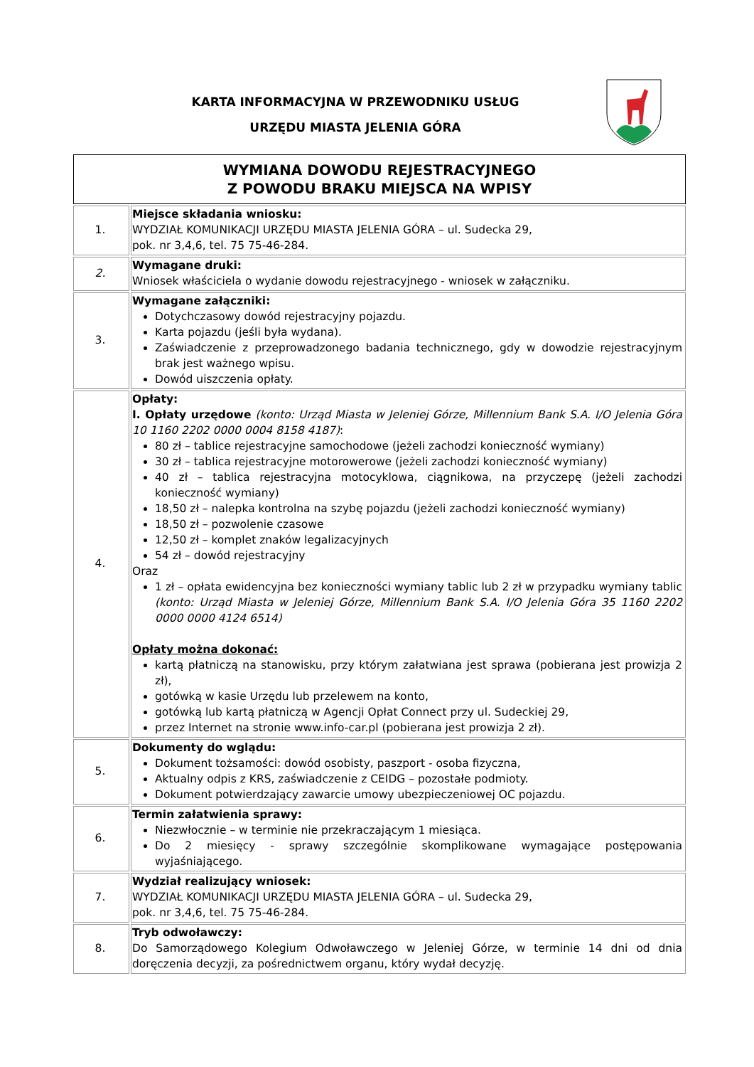KARTA INFORMACYJNA W PRZEWODNIKU USŁUG
URZĘDU MIASTA JELENIA GÓRA
| WYMIANA DOWODU REJESTRACYJNEGO Z POWODU BRAKU MIEJSCA NA WPISY | |
| 1. | Miejsce składania wniosku: WYDZIAŁ KOMUNIKACJI URZĘDU MIASTA JELENIA GÓRA – ul. Sudecka 29, pok. nr 3,4,6, tel. 75 75-46-284. |
| 2. | Wymagane druki: Wniosek właściciela o wydanie dowodu rejestracyjnego - wniosek w załączniku. |
| 3. | Wymagane załączniki: Dotychczasowy dowód rejestracyjny pojazdu. Karta pojazdu (jeśli była wydana). Zaświadczenie z przeprowadzonego badania technicznego, gdy w dowodzie rejestracyjnym brak jest ważnego wpisu. Dowód uiszczenia opłaty. |
| 4. | Opłaty: I. Opłaty urzędowe (konto: Urząd Miasta w Jeleniej Górze, Millennium Bank S.A. I/O Jelenia Góra 10 1160 2202 0000 0004 8158 4187) : 80 zł – tablice rejestracyjne samochodowe (jeżeli zachodzi konieczność wymiany) 30 zł – tablica rejestracyjne motorowerowe (jeżeli zachodzi konieczność wymiany) 40 zł – tablica rejestracyjna motocyklowa, ciągnikowa, na przyczepę (jeżeli zachodzi konieczność wymiany) 18,50 zł – nalepka kontrolna na szybę pojazdu (jeżeli zachodzi konieczność wymiany) 18,50 zł – pozwolenie czasowe 12,50 zł – komplet znaków legalizacyjnych 54 zł – dowód rejestracyjny Oraz 1 zł – opłata ewidencyjna bez konieczności wymiany tablic lub 2 zł w przypadku wymiany tablic (konto: Urząd Miasta w Jeleniej Górze, Millennium Bank S.A. I/O Jelenia Góra 35 1160 2202 0000 0000 4124 6514) Opłaty można dokonać: kartą płatniczą na stanowisku, przy którym załatwiana jest sprawa (pobierana jest prowizja 2 zł), gotówką w kasie Urzędu lub przelewem na konto, gotówką lub kartą płatniczą w Agencji Opłat Connect przy ul. Sudeckiej 29, przez Internet na stronie www.info-car.pl (pobierana jest prowizja 2 zł). |
| 5. | Dokumenty do wglądu: Dokument tożsamości: dowód osobisty, paszport - osoba fizyczna, Aktualny odpis z KRS, zaświadczenie z CEIDG – pozostałe podmioty. Dokument potwierdzający zawarcie umowy ubezpieczeniowej OC pojazdu. |
| 6. | Termin załatwienia sprawy: Niezwłocznie – w terminie nie przekraczającym 1 miesiąca. Do 2 miesięcy - sprawy szczególnie skomplikowane wymagające postępowania wyjaśniającego. |
| 7. | Wydział realizujący wniosek: WYDZIAŁ KOMUNIKACJI URZĘDU MIASTA JELENIA GÓRA – ul. Sudecka 29, pok. nr 3,4,6, tel. 75 75-46-284. |
| 8. | Tryb odwoławczy: Do Samorządowego Kolegium Odwoławczego w Jeleniej Górze, w terminie 14 dni od dnia doręczenia decyzji, za pośrednictwem organu, który wydał decyzję. |